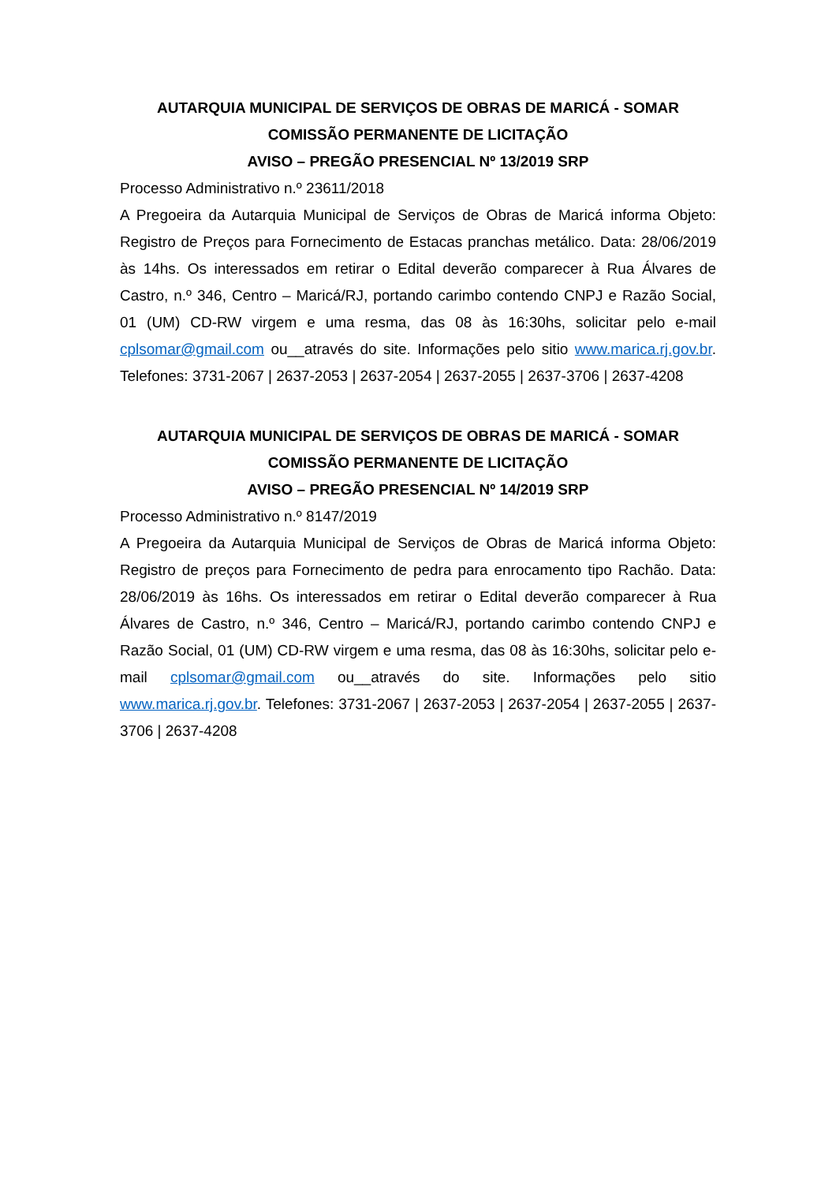AUTARQUIA MUNICIPAL DE SERVIÇOS DE OBRAS DE MARICÁ - SOMAR
COMISSÃO PERMANENTE DE LICITAÇÃO
AVISO – PREGÃO PRESENCIAL Nº 13/2019 SRP
Processo Administrativo n.º 23611/2018
A Pregoeira da Autarquia Municipal de Serviços de Obras de Maricá informa Objeto: Registro de Preços para Fornecimento de Estacas pranchas metálico. Data: 28/06/2019 às 14hs. Os interessados em retirar o Edital deverão comparecer à Rua Álvares de Castro, n.º 346, Centro – Maricá/RJ, portando carimbo contendo CNPJ e Razão Social, 01 (UM) CD-RW virgem e uma resma, das 08 às 16:30hs, solicitar pelo e-mail cplsomar@gmail.com ou__através do site. Informações pelo sitio www.marica.rj.gov.br. Telefones: 3731-2067 | 2637-2053 | 2637-2054 | 2637-2055 | 2637-3706 | 2637-4208
AUTARQUIA MUNICIPAL DE SERVIÇOS DE OBRAS DE MARICÁ - SOMAR
COMISSÃO PERMANENTE DE LICITAÇÃO
AVISO – PREGÃO PRESENCIAL Nº 14/2019 SRP
Processo Administrativo n.º 8147/2019
A Pregoeira da Autarquia Municipal de Serviços de Obras de Maricá informa Objeto: Registro de preços para Fornecimento de pedra para enrocamento tipo Rachão. Data: 28/06/2019 às 16hs. Os interessados em retirar o Edital deverão comparecer à Rua Álvares de Castro, n.º 346, Centro – Maricá/RJ, portando carimbo contendo CNPJ e Razão Social, 01 (UM) CD-RW virgem e uma resma, das 08 às 16:30hs, solicitar pelo e-mail cplsomar@gmail.com ou__através do site. Informações pelo sitio www.marica.rj.gov.br. Telefones: 3731-2067 | 2637-2053 | 2637-2054 | 2637-2055 | 2637-3706 | 2637-4208